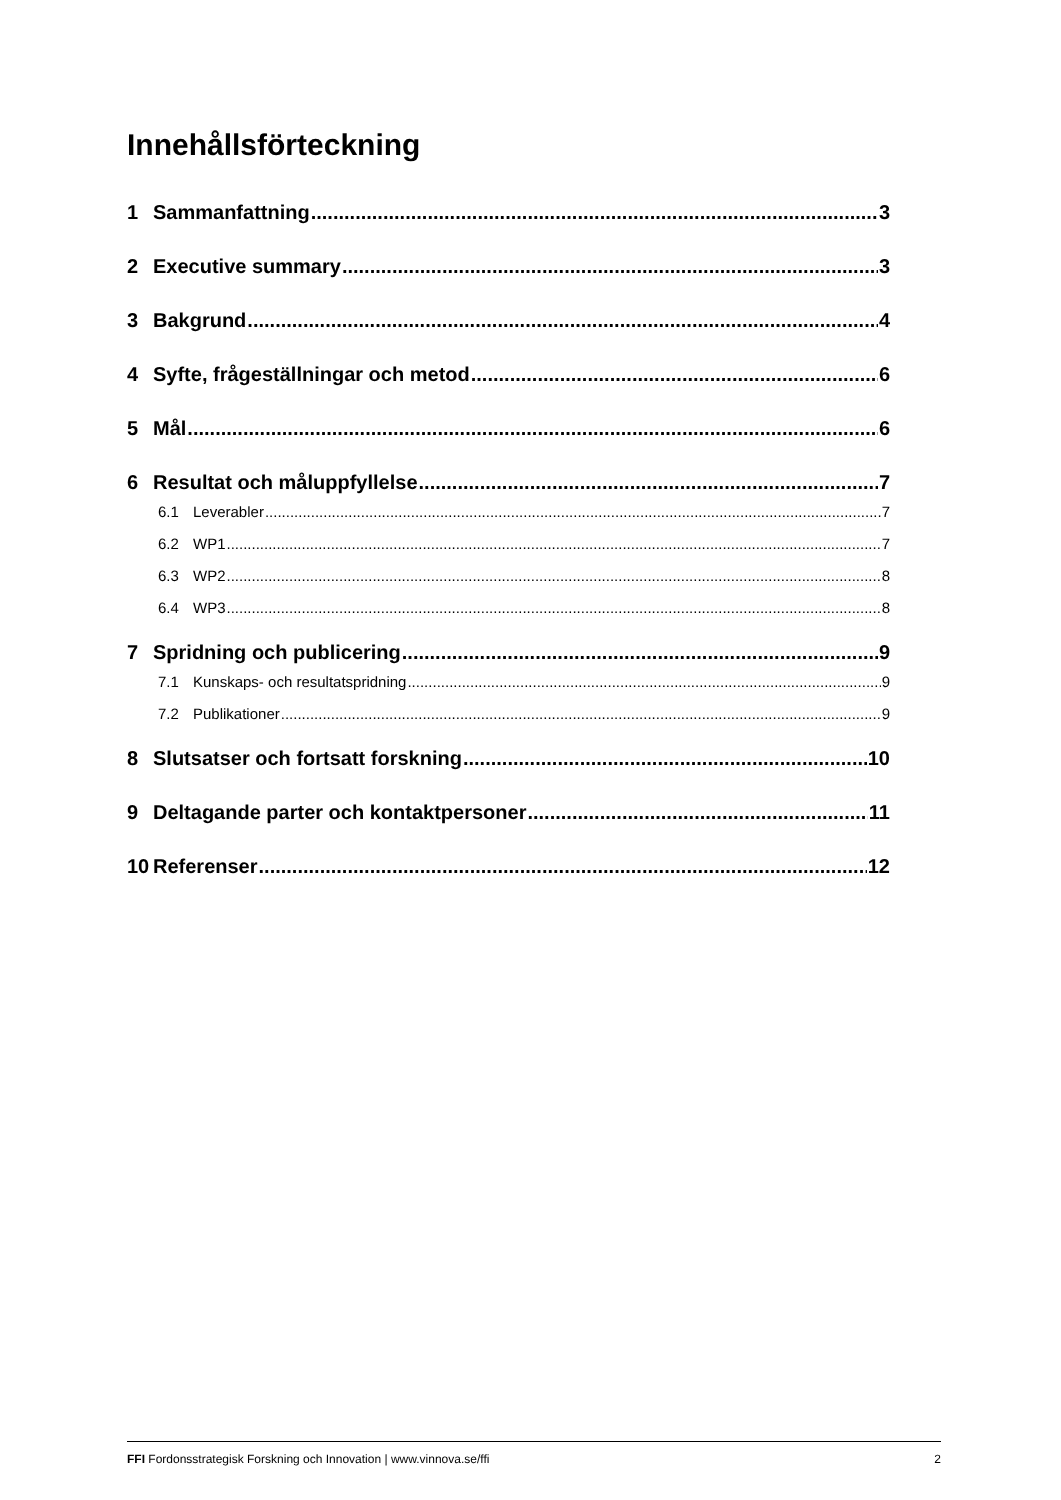Innehållsförteckning
1 Sammanfattning 3
2 Executive summary 3
3 Bakgrund 4
4 Syfte, frågeställningar och metod 6
5 Mål 6
6 Resultat och måluppfyllelse 7
6.1 Leverabler 7
6.2 WP1 7
6.3 WP2 8
6.4 WP3 8
7 Spridning och publicering 9
7.1 Kunskaps- och resultatspridning 9
7.2 Publikationer 9
8 Slutsatser och fortsatt forskning 10
9 Deltagande parter och kontaktpersoner 11
10 Referenser 12
FFI Fordonsstrategisk Forskning och Innovation | www.vinnova.se/ffi 2